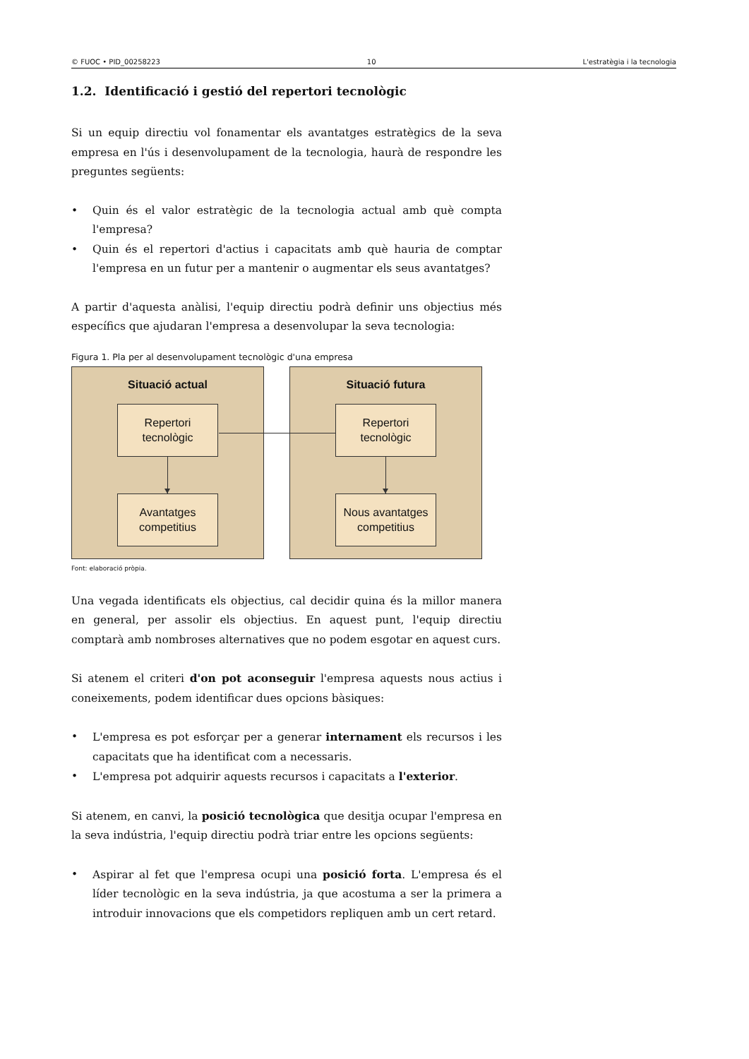© FUOC • PID_00258223 10 L'estratègia i la tecnologia
1.2. Identificació i gestió del repertori tecnològic
Si un equip directiu vol fonamentar els avantatges estratègics de la seva empresa en l'ús i desenvolupament de la tecnologia, haurà de respondre les preguntes següents:
• Quin és el valor estratègic de la tecnologia actual amb què compta l'empresa?
• Quin és el repertori d'actius i capacitats amb què hauria de comptar l'empresa en un futur per a mantenir o augmentar els seus avantatges?
A partir d'aquesta anàlisi, l'equip directiu podrà definir uns objectius més específics que ajudaran l'empresa a desenvolupar la seva tecnologia:
Figura 1. Pla per al desenvolupament tecnològic d'una empresa
Situació actual
Repertori
tecnològic
Avantatges
competitius
Situació futura
Repertori
tecnològic
Nous avantatges
competitius
Font: elaboració pròpia.
Una vegada identificats els objectius, cal decidir quina és la millor manera en general, per assolir els objectius. En aquest punt, l'equip directiu comptarà amb nombroses alternatives que no podem esgotar en aquest curs.
Si atenem el criteri d'on pot aconseguir l'empresa aquests nous actius i coneixements, podem identificar dues opcions bàsiques:
• L'empresa es pot esforçar per a generar internament els recursos i les capacitats que ha identificat com a necessaris.
• L'empresa pot adquirir aquests recursos i capacitats a l'exterior.
Si atenem, en canvi, la posició tecnològica que desitja ocupar l'empresa en la seva indústria, l'equip directiu podrà triar entre les opcions següents:
• Aspirar al fet que l'empresa ocupi una posició forta. L'empresa és el líder tecnològic en la seva indústria, ja que acostuma a ser la primera a introduir innovacions que els competidors repliquen amb un cert retard.